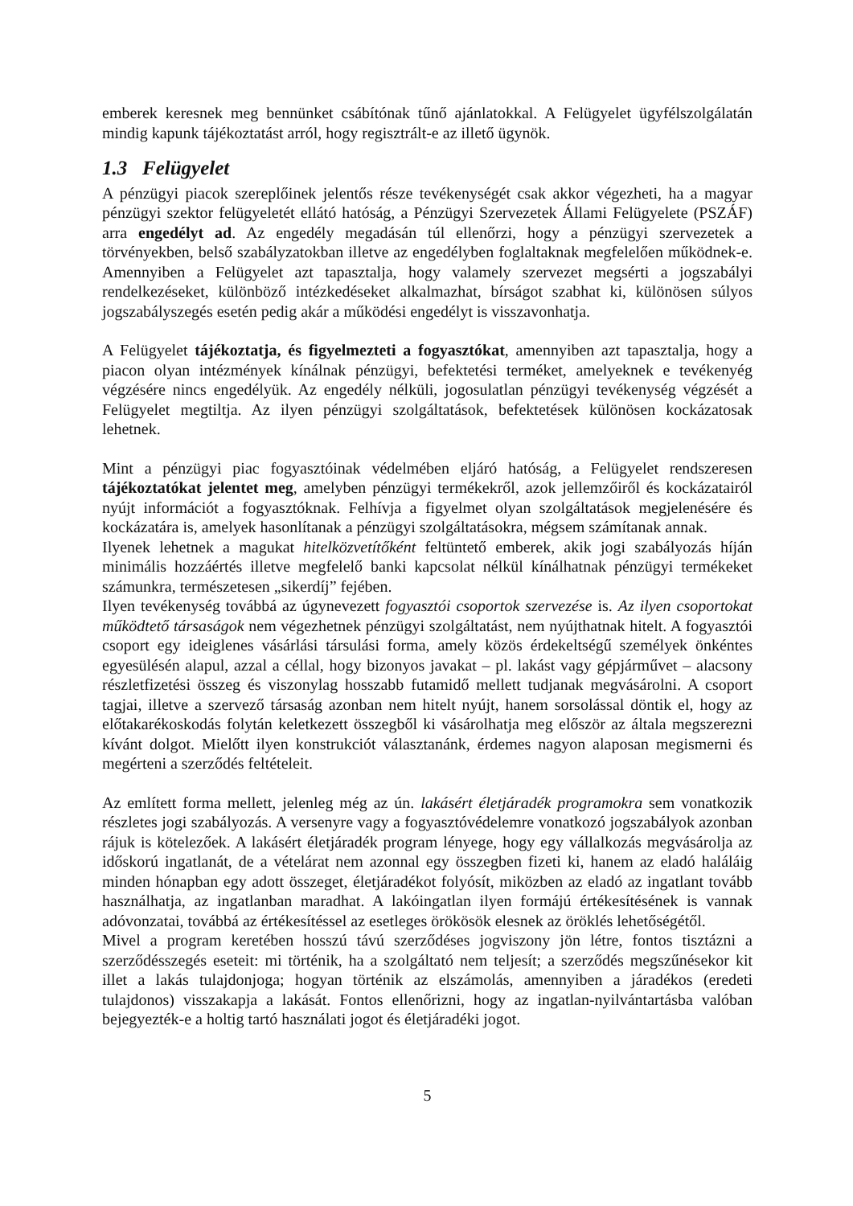emberek keresnek meg bennünket csábítónak tűnő ajánlatokkal. A Felügyelet ügyfélszolgálatán mindig kapunk tájékoztatást arról, hogy regisztrált-e az illető ügynök.
1.3 Felügyelet
A pénzügyi piacok szereplőinek jelentős része tevékenységét csak akkor végezheti, ha a magyar pénzügyi szektor felügyeletét ellátó hatóság, a Pénzügyi Szervezetek Állami Felügyelete (PSZÁF) arra engedélyt ad. Az engedély megadásán túl ellenőrzi, hogy a pénzügyi szervezetek a törvényekben, belső szabályzatokban illetve az engedélyben foglaltaknak megfelelően működnek-e. Amennyiben a Felügyelet azt tapasztalja, hogy valamely szervezet megsérti a jogszabályi rendelkezéseket, különböző intézkedéseket alkalmazhat, bírságot szabhat ki, különösen súlyos jogszabályszegés esetén pedig akár a működési engedélyt is visszavonhatja.
A Felügyelet tájékoztatja, és figyelmezteti a fogyasztókat, amennyiben azt tapasztalja, hogy a piacon olyan intézmények kínálnak pénzügyi, befektetési terméket, amelyeknek e tevékenyég végzésére nincs engedélyük. Az engedély nélküli, jogosulatlan pénzügyi tevékenység végzését a Felügyelet megtiltja. Az ilyen pénzügyi szolgáltatások, befektetések különösen kockázatosak lehetnek.
Mint a pénzügyi piac fogyasztóinak védelmében eljáró hatóság, a Felügyelet rendszeresen tájékoztatókat jelentet meg, amelyben pénzügyi termékekről, azok jellemzőiről és kockázatairól nyújt információt a fogyasztóknak. Felhívja a figyelmet olyan szolgáltatások megjelenésére és kockázatára is, amelyek hasonlítanak a pénzügyi szolgáltatásokra, mégsem számítanak annak.
Ilyenek lehetnek a magukat hitelközvetítőként feltüntető emberek, akik jogi szabályozás híján minimális hozzáértés illetve megfelelő banki kapcsolat nélkül kínálhatnak pénzügyi termékeket számunkra, természetesen „sikerdíj” fejében.
Ilyen tevékenység továbbá az úgynevezett fogyasztói csoportok szervezése is. Az ilyen csoportokat működtető társaságok nem végezhetnek pénzügyi szolgáltatást, nem nyújthatnak hitelt. A fogyasztói csoport egy ideiglenes vásárlási társulási forma, amely közös érdekeltségű személyek önkéntes egyesülésén alapul, azzal a céllal, hogy bizonyos javakat – pl. lakást vagy gépjárművet – alacsony részletfizetési összeg és viszonylag hosszabb futamidő mellett tudjanak megvásárolni. A csoport tagjai, illetve a szervező társaság azonban nem hitelt nyújt, hanem sorsolással döntik el, hogy az előtakarékoskodás folytán keletkezett összegből ki vásárolhatja meg először az általa megszerezni kívánt dolgot. Mielőtt ilyen konstrukciót választanánk, érdemes nagyon alaposan megismerni és megérteni a szerződés feltételeit.
Az említett forma mellett, jelenleg még az ún. lakásért életjáradék programokra sem vonatkozik részletes jogi szabályozás. A versenyre vagy a fogyasztóvédelemre vonatkozó jogszabályok azonban rájuk is kötelezőek. A lakásért életjáradék program lényege, hogy egy vállalkozás megvásárolja az időskorú ingatlanát, de a vételárat nem azonnal egy összegben fizeti ki, hanem az eladó haláláig minden hónapban egy adott összeget, életjáradékot folyósít, miközben az eladó az ingatlant tovább használhatja, az ingatlanban maradhat. A lakóingatlan ilyen formájú értékesítésének is vannak adóvonzatai, továbbá az értékesítéssel az esetleges örökösök elesnek az öröklés lehetőségétől.
Mivel a program keretében hosszú távú szerződéses jogviszony jön létre, fontos tisztázni a szerződésszegés eseteit: mi történik, ha a szolgáltató nem teljesít; a szerződés megszűnésekor kit illet a lakás tulajdonjoga; hogyan történik az elszámolás, amennyiben a járadékos (eredeti tulajdonos) visszakapja a lakását. Fontos ellenőrizni, hogy az ingatlan-nyilvántartásba valóban bejegyezték-e a holtig tartó használati jogot és életjáradéki jogot.
5